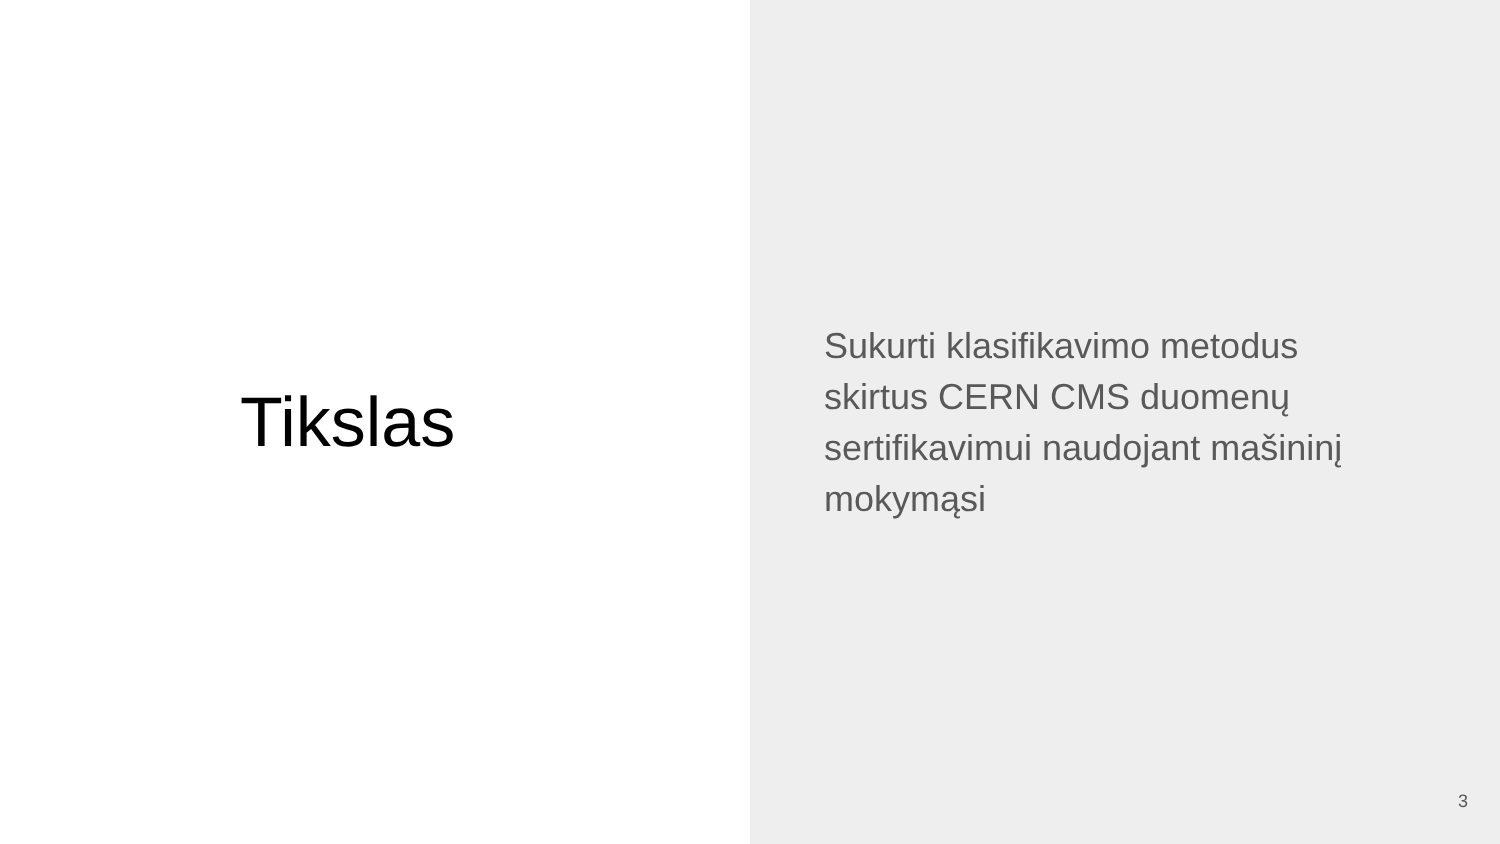Tikslas
Sukurti klasifikavimo metodus skirtus CERN CMS duomenų sertifikavimui naudojant mašininį mokymąsi
3